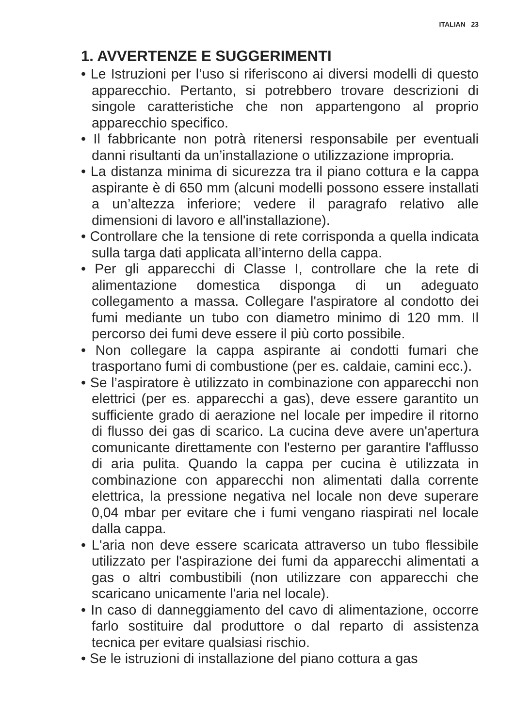ITALIAN 23
1. AVVERTENZE E SUGGERIMENTI
• Le Istruzioni per l’uso si riferiscono ai diversi modelli di questo apparecchio. Pertanto, si potrebbero trovare descrizioni di singole caratteristiche che non appartengono al proprio apparecchio specifico.
• Il fabbricante non potrà ritenersi responsabile per eventuali danni risultanti da un’installazione o utilizzazione impropria.
• La distanza minima di sicurezza tra il piano cottura e la cappa aspirante è di 650 mm (alcuni modelli possono essere installati a un’altezza inferiore; vedere il paragrafo relativo alle dimensioni di lavoro e all'installazione).
• Controllare che la tensione di rete corrisponda a quella indicata sulla targa dati applicata all’interno della cappa.
• Per gli apparecchi di Classe I, controllare che la rete di alimentazione domestica disponga di un adeguato collegamento a massa. Collegare l'aspiratore al condotto dei fumi mediante un tubo con diametro minimo di 120 mm. Il percorso dei fumi deve essere il più corto possibile.
• Non collegare la cappa aspirante ai condotti fumari che trasportano fumi di combustione (per es. caldaie, camini ecc.).
• Se l’aspiratore è utilizzato in combinazione con apparecchi non elettrici (per es. apparecchi a gas), deve essere garantito un sufficiente grado di aerazione nel locale per impedire il ritorno di flusso dei gas di scarico. La cucina deve avere un'apertura comunicante direttamente con l'esterno per garantire l'afflusso di aria pulita. Quando la cappa per cucina è utilizzata in combinazione con apparecchi non alimentati dalla corrente elettrica, la pressione negativa nel locale non deve superare 0,04 mbar per evitare che i fumi vengano riaspirati nel locale dalla cappa.
• L'aria non deve essere scaricata attraverso un tubo flessibile utilizzato per l'aspirazione dei fumi da apparecchi alimentati a gas o altri combustibili (non utilizzare con apparecchi che scaricano unicamente l'aria nel locale).
• In caso di danneggiamento del cavo di alimentazione, occorre farlo sostituire dal produttore o dal reparto di assistenza tecnica per evitare qualsiasi rischio.
• Se le istruzioni di installazione del piano cottura a gas